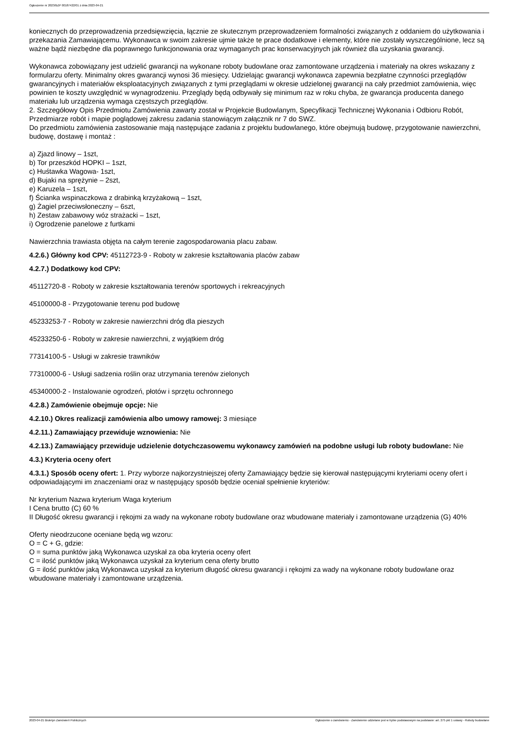Ogłoszenie nr 2023/BZP 00187422/01 z dnia 2023-04-21
koniecznych do przeprowadzenia przedsięwzięcia, łącznie ze skutecznym przeprowadzeniem formalności związanych z oddaniem do użytkowania i przekazania Zamawiającemu. Wykonawca w swoim zakresie ujmie także te prace dodatkowe i elementy, które nie zostały wyszczególnione, lecz są ważne bądź niezbędne dla poprawnego funkcjonowania oraz wymaganych prac konserwacyjnych jak również dla uzyskania gwarancji.
Wykonawca zobowiązany jest udzielić gwarancji na wykonane roboty budowlane oraz zamontowane urządzenia i materiały na okres wskazany z formularzu oferty. Minimalny okres gwarancji wynosi 36 miesięcy. Udzielając gwarancji wykonawca zapewnia bezpłatne czynności przeglądów gwarancyjnych i materiałów eksploatacyjnych związanych z tymi przeglądami w okresie udzielonej gwarancji na cały przedmiot zamówienia, więc powinien te koszty uwzględnić w wynagrodzeniu. Przeglądy będą odbywały się minimum raz w roku chyba, że gwarancja producenta danego materiału lub urządzenia wymaga częstszych przeglądów.
2. Szczegółowy Opis Przedmiotu Zamówienia zawarty został w Projekcie Budowlanym, Specyfikacji Technicznej Wykonania i Odbioru Robót, Przedmiarze robót i mapie poglądowej zakresu zadania stanowiącym załącznik nr 7 do SWZ.
Do przedmiotu zamówienia zastosowanie mają następujące zadania z projektu budowlanego, które obejmują budowę, przygotowanie nawierzchni, budowę, dostawę i montaż :
a) Zjazd linowy – 1szt,
b) Tor przeszkód HOPKI – 1szt,
c) Huśtawka Wagowa- 1szt,
d) Bujaki na sprężynie – 2szt,
e) Karuzela – 1szt,
f) Ścianka wspinaczkowa z drabinką krzyżakową – 1szt,
g) Żagiel przeciwsłoneczny – 6szt,
h) Zestaw zabawowy wóz strażacki – 1szt,
i) Ogrodzenie panelowe z furtkami
Nawierzchnia trawiasta objęta na całym terenie zagospodarowania placu zabaw.
4.2.6.) Główny kod CPV: 45112723-9 - Roboty w zakresie kształtowania placów zabaw
4.2.7.) Dodatkowy kod CPV:
45112720-8 - Roboty w zakresie kształtowania terenów sportowych i rekreacyjnych
45100000-8 - Przygotowanie terenu pod budowę
45233253-7 - Roboty w zakresie nawierzchni dróg dla pieszych
45233250-6 - Roboty w zakresie nawierzchni, z wyjątkiem dróg
77314100-5 - Usługi w zakresie trawników
77310000-6 - Usługi sadzenia roślin oraz utrzymania terenów zielonych
45340000-2 - Instalowanie ogrodzeń, płotów i sprzętu ochronnego
4.2.8.) Zamówienie obejmuje opcje: Nie
4.2.10.) Okres realizacji zamówienia albo umowy ramowej: 3 miesiące
4.2.11.) Zamawiający przewiduje wznowienia: Nie
4.2.13.) Zamawiający przewiduje udzielenie dotychczasowemu wykonawcy zamówień na podobne usługi lub roboty budowlane: Nie
4.3.) Kryteria oceny ofert
4.3.1.) Sposób oceny ofert: 1. Przy wyborze najkorzystniejszej oferty Zamawiający będzie się kierował następującymi kryteriami oceny ofert i odpowiadającymi im znaczeniami oraz w następujący sposób będzie oceniał spełnienie kryteriów:
Nr kryterium Nazwa kryterium Waga kryterium
I Cena brutto (C) 60 %
II Długość okresu gwarancji i rękojmi za wady na wykonane roboty budowlane oraz wbudowane materiały i zamontowane urządzenia (G) 40%
Oferty nieodrzucone oceniane będą wg wzoru:
O = C + G, gdzie:
O = suma punktów jaką Wykonawca uzyskał za oba kryteria oceny ofert
C = ilość punktów jaką Wykonawca uzyskał za kryterium cena oferty brutto
G = ilość punktów jaką Wykonawca uzyskał za kryterium długość okresu gwarancji i rękojmi za wady na wykonane roboty budowlane oraz wbudowane materiały i zamontowane urządzenia.
2023-04-21 Biuletyn Zamówień Publicznych Ogłoszenie o zamówieniu - Zamówienie udzielane jest w trybie podstawowym na podstawie: art. 275 pkt 1 ustawy - Roboty budowlane